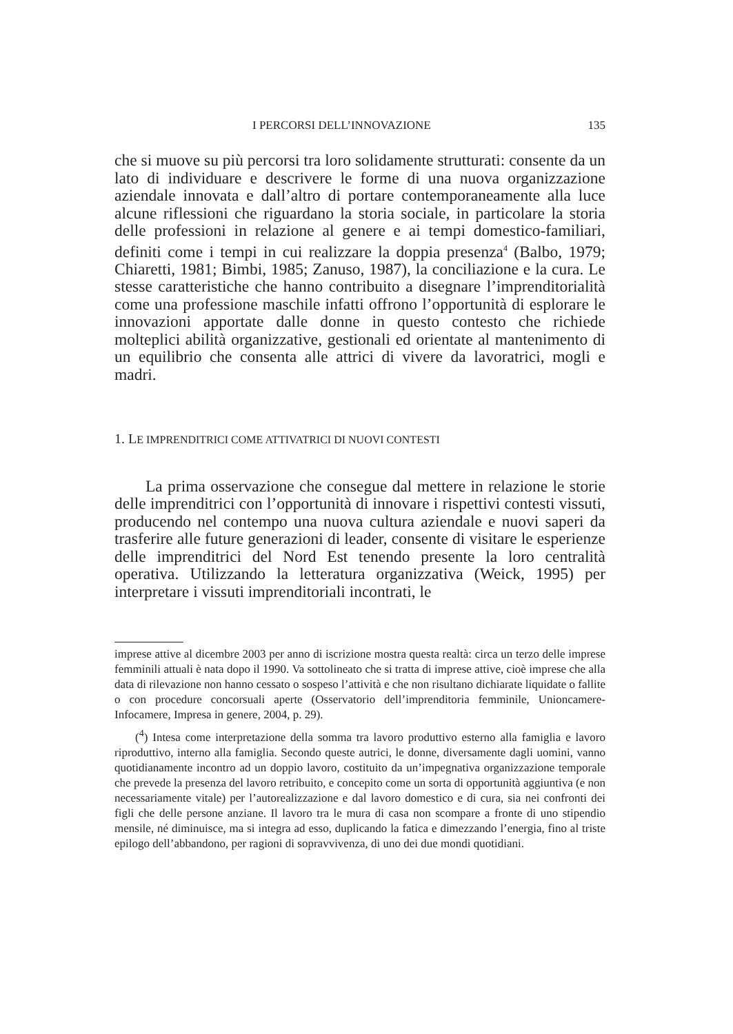I PERCORSI DELL’INNOVAZIONE 135
che si muove su più percorsi tra loro solidamente strutturati: consente da un lato di individuare e descrivere le forme di una nuova organizzazione aziendale innovata e dall’altro di portare contemporaneamente alla luce alcune riflessioni che riguardano la storia sociale, in particolare la storia delle professioni in relazione al genere e ai tempi domestico-familiari, definiti come i tempi in cui realizzare la doppia presenza<sup>4</sup> (Balbo, 1979; Chiaretti, 1981; Bimbi, 1985; Zanuso, 1987), la conciliazione e la cura. Le stesse caratteristiche che hanno contribuito a disegnare l’imprenditorialità come una professione maschile infatti offrono l’opportunità di esplorare le innovazioni apportate dalle donne in questo contesto che richiede molteplici abilità organizzative, gestionali ed orientate al mantenimento di un equilibrio che consenta alle attrici di vivere da lavoratrici, mogli e madri.
1. LE IMPRENDITRICI COME ATTIVATRICI DI NUOVI CONTESTI
La prima osservazione che consegue dal mettere in relazione le storie delle imprenditrici con l’opportunità di innovare i rispettivi contesti vissuti, producendo nel contempo una nuova cultura aziendale e nuovi saperi da trasferire alle future generazioni di leader, consente di visitare le esperienze delle imprenditrici del Nord Est tenendo presente la loro centralità operativa. Utilizzando la letteratura organizzativa (Weick, 1995) per interpretare i vissuti imprenditoriali incontrati, le
imprese attive al dicembre 2003 per anno di iscrizione mostra questa realtà: circa un terzo delle imprese femminili attuali è nata dopo il 1990. Va sottolineato che si tratta di imprese attive, cioè imprese che alla data di rilevazione non hanno cessato o sospeso l’attività e che non risultano dichiarate liquidate o fallite o con procedure concorsuali aperte (Osservatorio dell’imprenditoria femminile, Unioncamere-Infocamere, Impresa in genere, 2004, p. 29).
(<sup>4</sup>) Intesa come interpretazione della somma tra lavoro produttivo esterno alla famiglia e lavoro riproduttivo, interno alla famiglia. Secondo queste autrici, le donne, diversamente dagli uomini, vanno quotidianamente incontro ad un doppio lavoro, costituito da un’impegnativa organizzazione temporale che prevede la presenza del lavoro retribuito, e concepito come un sorta di opportunità aggiuntiva (e non necessariamente vitale) per l’autorealizzazione e dal lavoro domestico e di cura, sia nei confronti dei figli che delle persone anziane. Il lavoro tra le mura di casa non scompare a fronte di uno stipendio mensile, né diminuisce, ma si integra ad esso, duplicando la fatica e dimezzando l’energia, fino al triste epilogo dell’abbandono, per ragioni di sopravvivenza, di uno dei due mondi quotidiani.